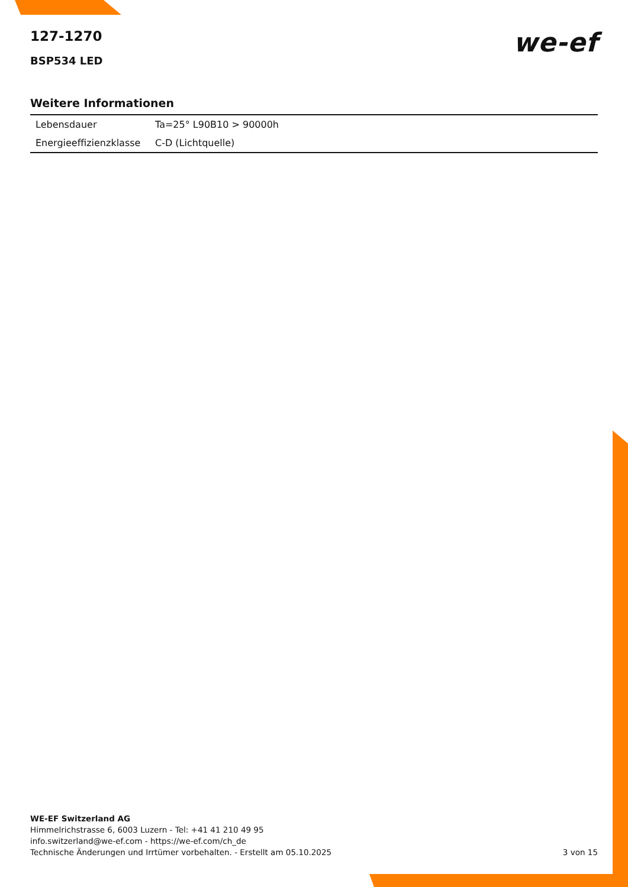we-ef
127-1270
BSP534 LED
Weitere Informationen
| Lebensdauer | Ta=25° L90B10 > 90000h |
| Energieeffizienzklasse | C-D (Lichtquelle) |
WE-EF Switzerland AG
Himmelrichstrasse 6, 6003 Luzern - Tel: +41 41 210 49 95
info.switzerland@we-ef.com - https://we-ef.com/ch_de
Technische Änderungen und Irrtümer vorbehalten. - Erstellt am 05.10.2025
3 von 15